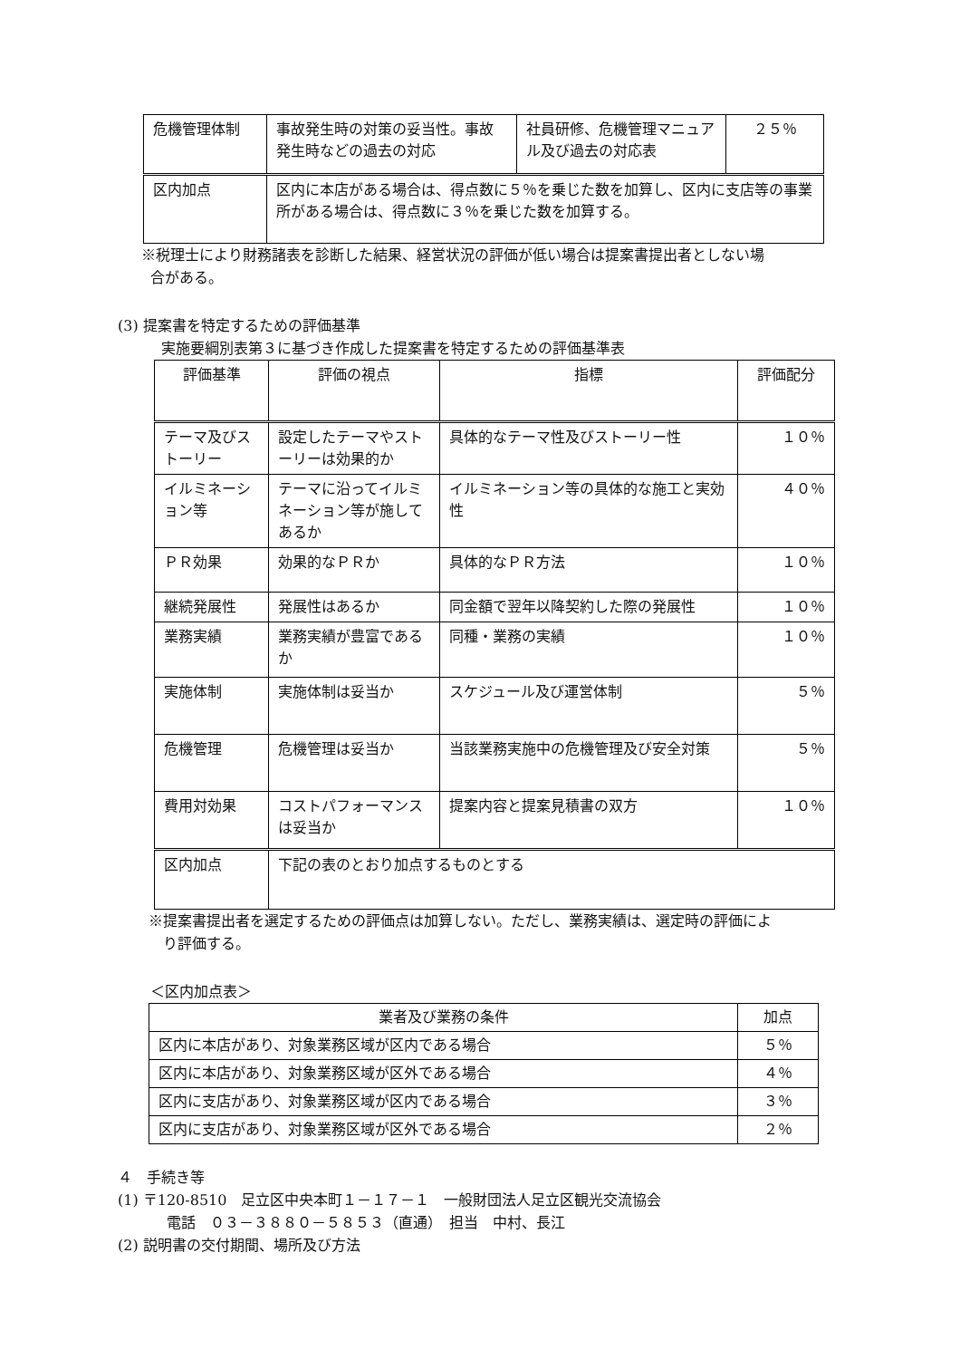| 危機管理体制 | 事故発生時の対策の妥当性。事故発生時などの過去の対応 | 社員研修、危機管理マニュアル及び過去の対応表 | ２５％ |
| 区内加点 | 区内に本店がある場合は、得点数に５％を乗じた数を加算し、区内に支店等の事業所がある場合は、得点数に３％を乗じた数を加算する。 | | |
※税理士により財務諸表を診断した結果、経営状況の評価が低い場合は提案書提出者としない場
合がある。
(3) 提案書を特定するための評価基準
実施要綱別表第３に基づき作成した提案書を特定するための評価基準表
| 評価基準 | 評価の視点 | 指標 | 評価配分 |
| --- | --- | --- | --- |
| テーマ及びストーリー | 設定したテーマやストーリーは効果的か | 具体的なテーマ性及びストーリー性 | １０％ |
| イルミネーション等 | テーマに沿ってイルミネーション等が施してあるか | イルミネーション等の具体的な施工と実効性 | ４０％ |
| ＰＲ効果 | 効果的なＰＲか | 具体的なＰＲ方法 | １０％ |
| 継続発展性 | 発展性はあるか | 同金額で翌年以降契約した際の発展性 | １０％ |
| 業務実績 | 業務実績が豊富であるか | 同種・業務の実績 | １０％ |
| 実施体制 | 実施体制は妥当か | スケジュール及び運営体制 | ５％ |
| 危機管理 | 危機管理は妥当か | 当該業務実施中の危機管理及び安全対策 | ５％ |
| 費用対効果 | コストパフォーマンスは妥当か | 提案内容と提案見積書の双方 | １０％ |
| 区内加点 | 下記の表のとおり加点するものとする | | |
※提案書提出者を選定するための評価点は加算しない。ただし、業務実績は、選定時の評価によ
り評価する。
＜区内加点表＞
| 業者及び業務の条件 | 加点 |
| --- | --- |
| 区内に本店があり、対象業務区域が区内である場合 | ５％ |
| 区内に本店があり、対象業務区域が区外である場合 | ４％ |
| 区内に支店があり、対象業務区域が区内である場合 | ３％ |
| 区内に支店があり、対象業務区域が区外である場合 | ２％ |
４　手続き等
(1) 〒120-8510　足立区中央本町１－１７－１　一般財団法人足立区観光交流協会
電話　０３－３８８０－５８５３（直通）　担当　中村、長江
(2) 説明書の交付期間、場所及び方法